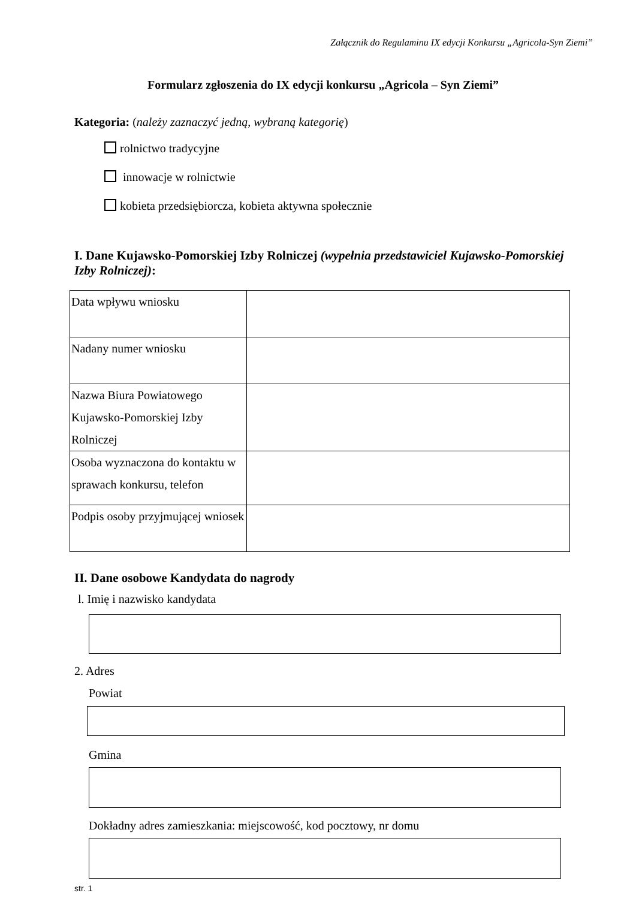Załącznik do Regulaminu IX edycji Konkursu „Agricola-Syn Ziemi”
Formularz zgłoszenia do IX edycji konkursu „Agricola – Syn Ziemi”
Kategoria: (należy zaznaczyć jedną, wybraną kategorię)
rolnictwo tradycyjne
innowacje w rolnictwie
kobieta przedsiębiorcza, kobieta aktywna społecznie
I. Dane Kujawsko-Pomorskiej Izby Rolniczej (wypełnia przedstawiciel Kujawsko-Pomorskiej Izby Rolniczej):
| Data wpływu wniosku | |
| Nadany numer wniosku | |
| Nazwa Biura Powiatowego Kujawsko-Pomorskiej Izby Rolniczej | |
| Osoba wyznaczona do kontaktu w sprawach konkursu, telefon | |
| Podpis osoby przyjmującej wniosek | |
II. Dane osobowe Kandydata do nagrody
l. Imię i nazwisko kandydata
2. Adres
Powiat
Gmina
Dokładny adres zamieszkania: miejscowość, kod pocztowy, nr domu
str. 1